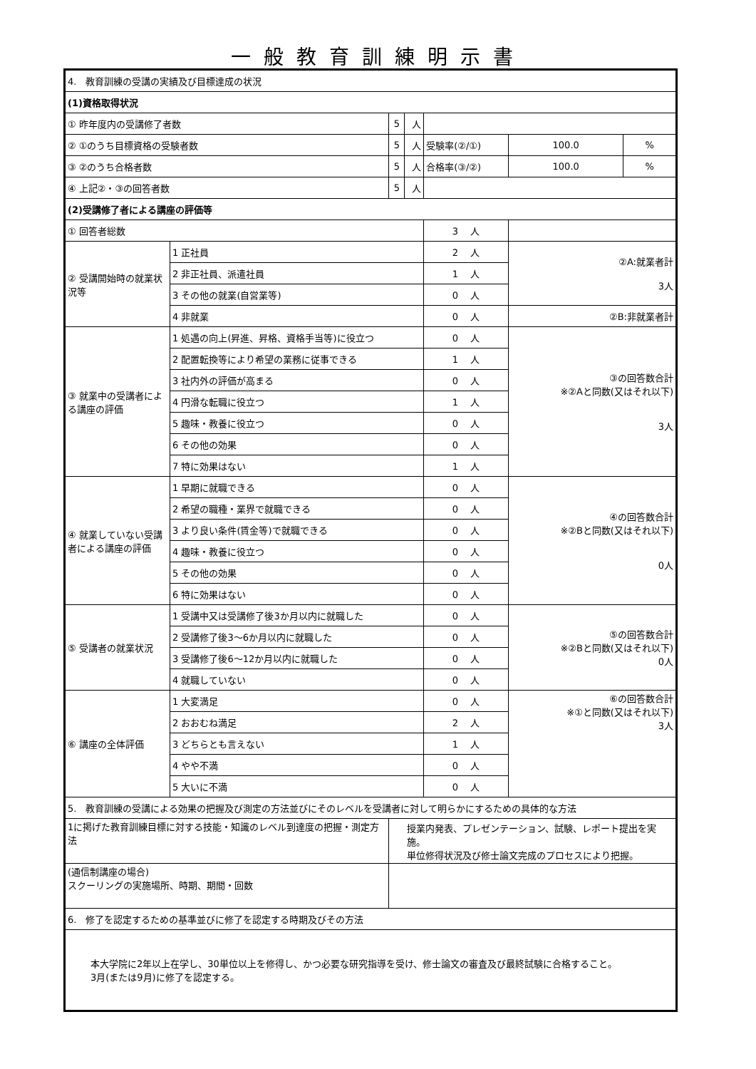一般教育訓練明示書
| 4. 教育訓練の受講の実績及び目標達成の状況 | | | | | | |
| (1)資格取得状況 | | | | | | |
| ① 昨年度内の受講修了者数 | | 5 | 人 | | | |
| ② ①のうち目標資格の受験者数 | | 5 | 人 | 受験率(②/①) | 100.0 | % |
| ③ ②のうち合格者数 | | 5 | 人 | 合格率(③/②) | 100.0 | % |
| ④ 上記②・③の回答者数 | | 5 | 人 | | | |
| (2)受講修了者による講座の評価等 | | | | | | |
| ① 回答者総数 | | | | 3 人 | | |
| ② 受講開始時の就業状況等 | 1 正社員 | | | 2 人 | ②A:就業者計 3人 | |
| | 2 非正社員、派遣社員 | | | 1 人 | | |
| | 3 その他の就業(自営業等) | | | 0 人 | | |
| | 4 非就業 | | | 0 人 | ②B:非就業者計 | |
| ③ 就業中の受講者による講座の評価 | 1 処遇の向上(昇進、昇格、資格手当等)に役立つ | | | 0 人 | ③の回答数合計 ※②Aと同数(又はそれ以下) 3人 | |
| | 2 配置転換等により希望の業務に従事できる | | | 1 人 | | |
| | 3 社内外の評価が高まる | | | 0 人 | | |
| | 4 円滑な転職に役立つ | | | 1 人 | | |
| | 5 趣味・教養に役立つ | | | 0 人 | | |
| | 6 その他の効果 | | | 0 人 | | |
| | 7 特に効果はない | | | 1 人 | | |
| ④ 就業していない受講者による講座の評価 | 1 早期に就職できる | | | 0 人 | ④の回答数合計 ※②Bと同数(又はそれ以下) 0人 | |
| | 2 希望の職種・業界で就職できる | | | 0 人 | | |
| | 3 より良い条件(賃金等)で就職できる | | | 0 人 | | |
| | 4 趣味・教養に役立つ | | | 0 人 | | |
| | 5 その他の効果 | | | 0 人 | | |
| | 6 特に効果はない | | | 0 人 | | |
| ⑤ 受講者の就業状況 | 1 受講中又は受講修了後3か月以内に就職した | | | 0 人 | ⑤の回答数合計 ※②Bと同数(又はそれ以下) 0人 | |
| | 2 受講修了後3～6か月以内に就職した | | | 0 人 | | |
| | 3 受講修了後6～12か月以内に就職した | | | 0 人 | | |
| | 4 就職していない | | | 0 人 | | |
| ⑥ 講座の全体評価 | 1 大変満足 | | | 0 人 | ⑥の回答数合計 ※①と同数(又はそれ以下) 3人 | |
| | 2 おおむね満足 | | | 2 人 | | |
| | 3 どちらとも言えない | | | 1 人 | | |
| | 4 やや不満 | | | 0 人 | | |
| | 5 大いに不満 | | | 0 人 | | |
| 5. 教育訓練の受講による効果の把握及び測定の方法並びにそのレベルを受講者に対して明らかにするための具体的な方法 | | | | | | |
| 1に掲げた教育訓練目標に対する技能・知識のレベル到達度の把握・測定方法 | | 授業内発表、プレゼンテーション、試験、レポート提出を実施。 単位修得状況及び修士論文完成のプロセスにより把握。 | | | | |
| (通信制講座の場合) スクーリングの実施場所、時期、期間・回数 | | | | | | |
| 6. 修了を認定するための基準並びに修了を認定する時期及びその方法 | | | | | | |
| 本大学院に2年以上在学し、30単位以上を修得し、かつ必要な研究指導を受け、修士論文の審査及び最終試験に合格すること。 3月(または9月)に修了を認定する。 | | | | | | |